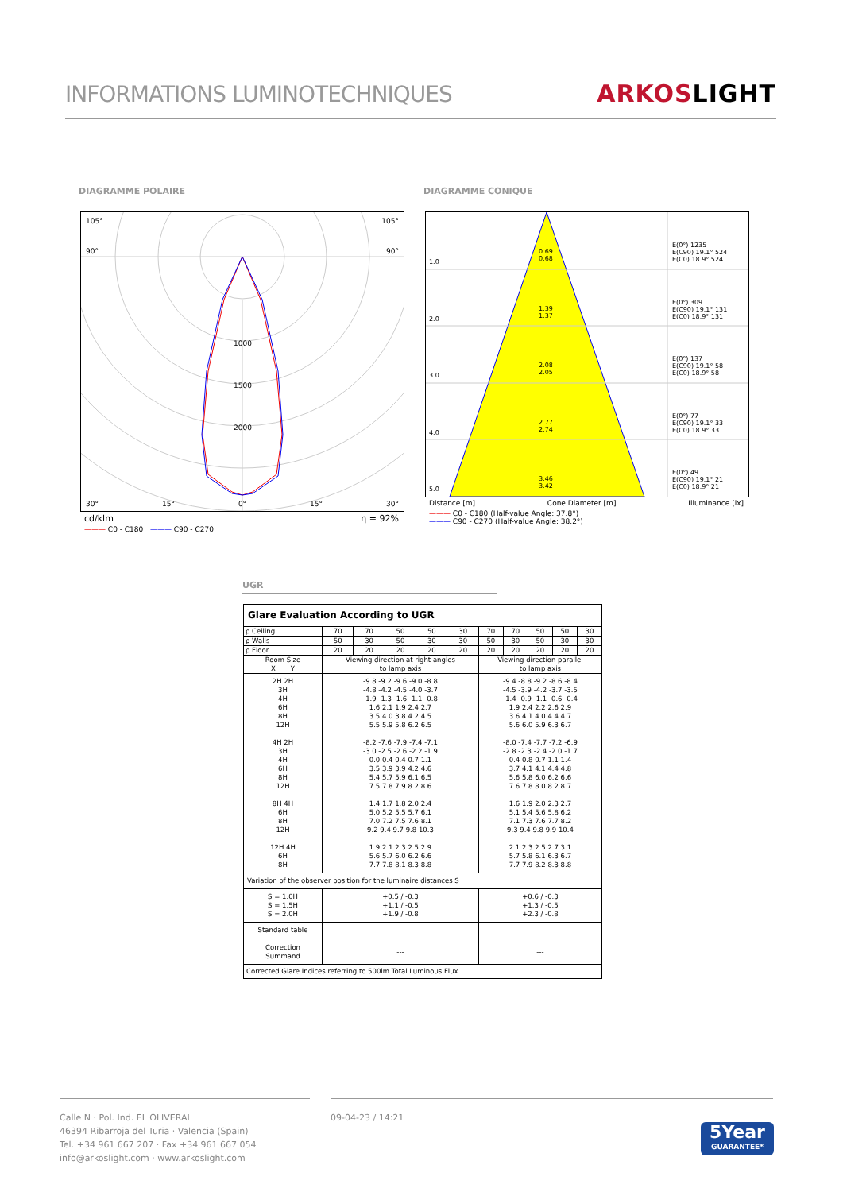INFORMATIONS LUMINOTECHNIQUES
ARKOSLIGHT
DIAGRAMME POLAIRE DIAGRAMME CONIQUE
105° 105°
90° 90°
1000
1500
2000
30° 15° 0° 15° 30°
cd/klm η = 92%
——— C0 - C180 ——— C90 - C270
1.0
0.69
0.68
E(0°) 1235
E(C90) 19.1° 524
E(C0) 18.9° 524
2.0
1.39
1.37
E(0°) 309
E(C90) 19.1° 131
E(C0) 18.9° 131
3.0
2.08
2.05
E(0°) 137
E(C90) 19.1° 58
E(C0) 18.9° 58
4.0
2.77
2.74
E(0°) 77
E(C90) 19.1° 33
E(C0) 18.9° 33
5.0
3.46
3.42
E(0°) 49
E(C90) 19.1° 21
E(C0) 18.9° 21
Distance [m] Cone Diameter [m] Illuminance [lx]
——— C0 - C180 (Half-value Angle: 37.8°)
——— C90 - C270 (Half-value Angle: 38.2°)
UGR
| Glare Evaluation According to UGR | | | | | | | | | | |
| ρ Ceiling | 70 | 70 | 50 | 50 | 30 | 70 | 70 | 50 | 50 | 30 |
| ρ Walls | 50 | 30 | 50 | 30 | 30 | 50 | 30 | 50 | 30 | 30 |
| ρ Floor | 20 | 20 | 20 | 20 | 20 | 20 | 20 | 20 | 20 | 20 |
| Room Size X Y | Viewing direction at right angles to lamp axis | | | | | Viewing direction parallel to lamp axis | | | | |
| 2H 2H 3H 4H 6H 8H 12H 4H 2H 3H 4H 6H 8H 12H 8H 4H 6H 8H 12H 12H 4H 6H 8H | -9.8 -9.2 -9.6 -9.0 -8.8 -4.8 -4.2 -4.5 -4.0 -3.7 -1.9 -1.3 -1.6 -1.1 -0.8 1.6 2.1 1.9 2.4 2.7 3.5 4.0 3.8 4.2 4.5 5.5 5.9 5.8 6.2 6.5 -8.2 -7.6 -7.9 -7.4 -7.1 -3.0 -2.5 -2.6 -2.2 -1.9 0.0 0.4 0.4 0.7 1.1 3.5 3.9 3.9 4.2 4.6 5.4 5.7 5.9 6.1 6.5 7.5 7.8 7.9 8.2 8.6 1.4 1.7 1.8 2.0 2.4 5.0 5.2 5.5 5.7 6.1 7.0 7.2 7.5 7.6 8.1 9.2 9.4 9.7 9.8 10.3 1.9 2.1 2.3 2.5 2.9 5.6 5.7 6.0 6.2 6.6 7.7 7.8 8.1 8.3 8.8 | | | | | -9.4 -8.8 -9.2 -8.6 -8.4 -4.5 -3.9 -4.2 -3.7 -3.5 -1.4 -0.9 -1.1 -0.6 -0.4 1.9 2.4 2.2 2.6 2.9 3.6 4.1 4.0 4.4 4.7 5.6 6.0 5.9 6.3 6.7 -8.0 -7.4 -7.7 -7.2 -6.9 -2.8 -2.3 -2.4 -2.0 -1.7 0.4 0.8 0.7 1.1 1.4 3.7 4.1 4.1 4.4 4.8 5.6 5.8 6.0 6.2 6.6 7.6 7.8 8.0 8.2 8.7 1.6 1.9 2.0 2.3 2.7 5.1 5.4 5.6 5.8 6.2 7.1 7.3 7.6 7.7 8.2 9.3 9.4 9.8 9.9 10.4 2.1 2.3 2.5 2.7 3.1 5.7 5.8 6.1 6.3 6.7 7.7 7.9 8.2 8.3 8.8 | | | | |
| Variation of the observer position for the luminaire distances S | | | | | | | | | | |
| S = 1.0H S = 1.5H S = 2.0H | +0.5 / -0.3 +1.1 / -0.5 +1.9 / -0.8 | | | | | +0.6 / -0.3 +1.3 / -0.5 +2.3 / -0.8 | | | | |
| Standard table Correction Summand | --- --- | | | | | --- --- | | | | |
| Corrected Glare Indices referring to 500lm Total Luminous Flux | | | | | | | | | | |
Calle N · Pol. Ind. EL OLIVERAL
46394 Ribarroja del Turia · Valencia (Spain)
Tel. +34 961 667 207 · Fax +34 961 667 054
info@arkoslight.com · www.arkoslight.com
09-04-23 / 14:21
5Year
GUARANTEE*